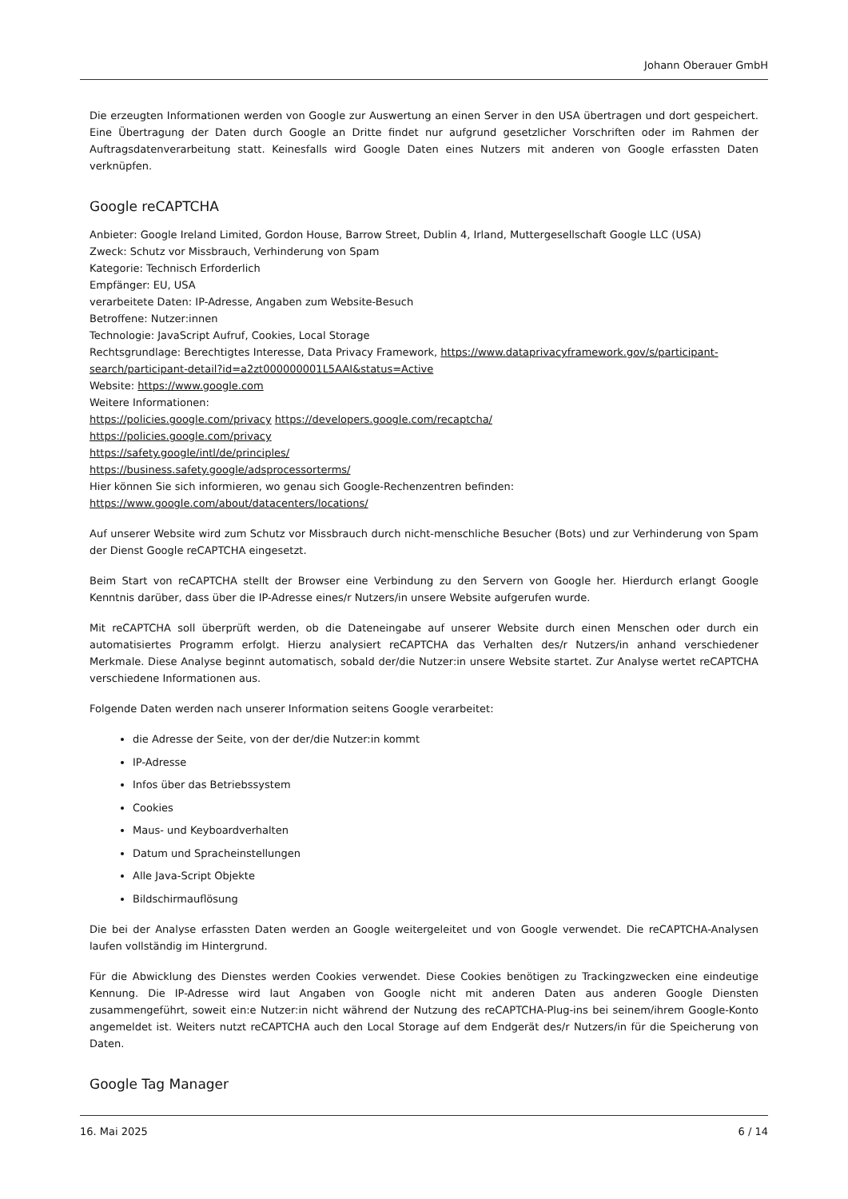Johann Oberauer GmbH
Die erzeugten Informationen werden von Google zur Auswertung an einen Server in den USA übertragen und dort gespeichert. Eine Übertragung der Daten durch Google an Dritte findet nur aufgrund gesetzlicher Vorschriften oder im Rahmen der Auftragsdatenverarbeitung statt. Keinesfalls wird Google Daten eines Nutzers mit anderen von Google erfassten Daten verknüpfen.
Google reCAPTCHA
Anbieter: Google Ireland Limited, Gordon House, Barrow Street, Dublin 4, Irland, Muttergesellschaft Google LLC (USA)
Zweck: Schutz vor Missbrauch, Verhinderung von Spam
Kategorie: Technisch Erforderlich
Empfänger: EU, USA
verarbeitete Daten: IP-Adresse, Angaben zum Website-Besuch
Betroffene: Nutzer:innen
Technologie: JavaScript Aufruf, Cookies, Local Storage
Rechtsgrundlage: Berechtigtes Interesse, Data Privacy Framework, https://www.dataprivacyframework.gov/s/participant-search/participant-detail?id=a2zt000000001L5AAI&status=Active
Website: https://www.google.com
Weitere Informationen:
https://policies.google.com/privacy https://developers.google.com/recaptcha/
https://policies.google.com/privacy
https://safety.google/intl/de/principles/
https://business.safety.google/adsprocessorterms/
Hier können Sie sich informieren, wo genau sich Google-Rechenzentren befinden: https://www.google.com/about/datacenters/locations/
Auf unserer Website wird zum Schutz vor Missbrauch durch nicht-menschliche Besucher (Bots) und zur Verhinderung von Spam der Dienst Google reCAPTCHA eingesetzt.
Beim Start von reCAPTCHA stellt der Browser eine Verbindung zu den Servern von Google her. Hierdurch erlangt Google Kenntnis darüber, dass über die IP-Adresse eines/r Nutzers/in unsere Website aufgerufen wurde.
Mit reCAPTCHA soll überprüft werden, ob die Dateneingabe auf unserer Website durch einen Menschen oder durch ein automatisiertes Programm erfolgt. Hierzu analysiert reCAPTCHA das Verhalten des/r Nutzers/in anhand verschiedener Merkmale. Diese Analyse beginnt automatisch, sobald der/die Nutzer:in unsere Website startet. Zur Analyse wertet reCAPTCHA verschiedene Informationen aus.
Folgende Daten werden nach unserer Information seitens Google verarbeitet:
die Adresse der Seite, von der der/die Nutzer:in kommt
IP-Adresse
Infos über das Betriebssystem
Cookies
Maus- und Keyboardverhalten
Datum und Spracheinstellungen
Alle Java-Script Objekte
Bildschirmauflösung
Die bei der Analyse erfassten Daten werden an Google weitergeleitet und von Google verwendet. Die reCAPTCHA-Analysen laufen vollständig im Hintergrund.
Für die Abwicklung des Dienstes werden Cookies verwendet. Diese Cookies benötigen zu Trackingzwecken eine eindeutige Kennung. Die IP-Adresse wird laut Angaben von Google nicht mit anderen Daten aus anderen Google Diensten zusammengeführt, soweit ein:e Nutzer:in nicht während der Nutzung des reCAPTCHA-Plug-ins bei seinem/ihrem Google-Konto angemeldet ist. Weiters nutzt reCAPTCHA auch den Local Storage auf dem Endgerät des/r Nutzers/in für die Speicherung von Daten.
Google Tag Manager
16. Mai 2025 6 / 14